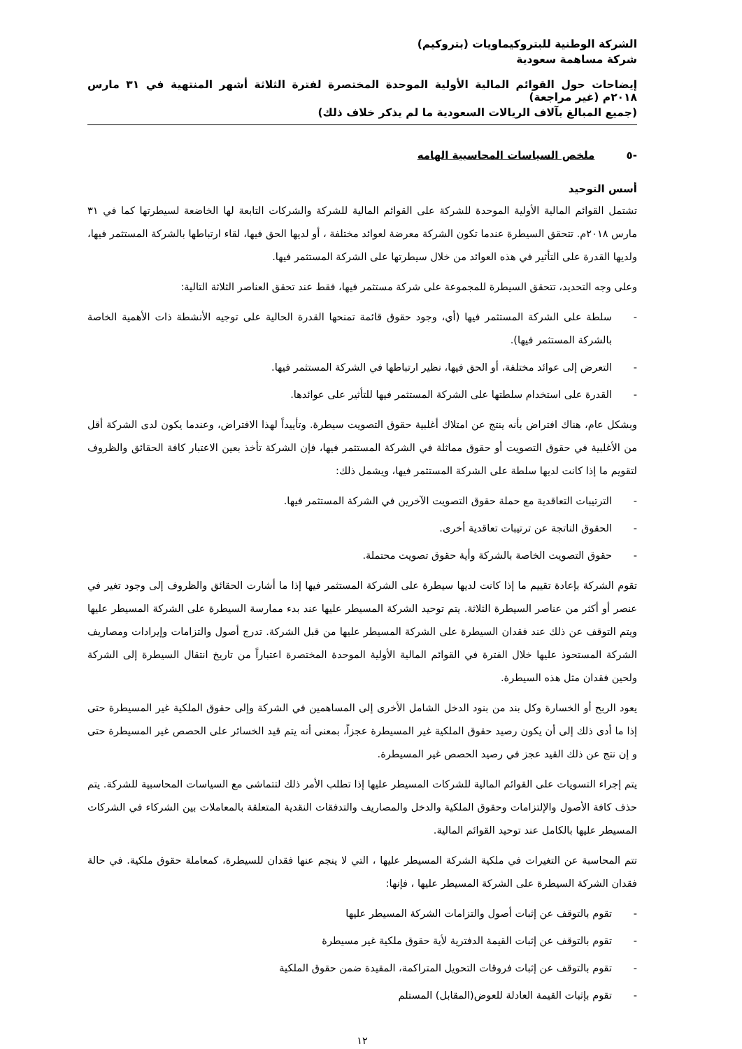الشركة الوطنية للبتروكيماويات (بتروكيم)
شركة مساهمة سعودية
إيضاحات حول القوائم المالية الأولية الموحدة المختصرة لفترة الثلاثة أشهر المنتهية في ٣١ مارس ٢٠١٨م (غير مراجعة)
(جميع المبالغ بآلاف الريالات السعودية ما لم يذكر خلاف ذلك)
-٥ ملخص السياسات المحاسبية الهامه
أسس التوحيد
تشتمل القوائم المالية الأولية الموحدة للشركة على القوائم المالية للشركة والشركات التابعة لها الخاضعة لسيطرتها كما في ٣١ مارس ٢٠١٨م. تتحقق السيطرة عندما تكون الشركة معرضة لعوائد مختلفة ، أو لديها الحق فيها، لقاء ارتباطها بالشركة المستثمر فيها، ولديها القدرة على التأثير في هذه العوائد من خلال سيطرتها على الشركة المستثمر فيها.
وعلى وجه التحديد، تتحقق السيطرة للمجموعة على شركة مستثمر فيها، فقط عند تحقق العناصر الثلاثة التالية:
- سلطة على الشركة المستثمر فيها (أي، وجود حقوق قائمة تمنحها القدرة الحالية على توجيه الأنشطة ذات الأهمية الخاصة بالشركة المستثمر فيها).
- التعرض إلى عوائد مختلفة، أو الحق فيها، نظير ارتباطها في الشركة المستثمر فيها.
- القدرة على استخدام سلطتها على الشركة المستثمر فيها للتأثير على عوائدها.
وبشكل عام، هناك افتراض بأنه ينتج عن امتلاك أغلبية حقوق التصويت سيطرة. وتأييداً لهذا الافتراض، وعندما يكون لدى الشركة أقل من الأغلبية في حقوق التصويت أو حقوق مماثلة في الشركة المستثمر فيها، فإن الشركة تأخذ بعين الاعتبار كافة الحقائق والظروف لتقويم ما إذا كانت لديها سلطة على الشركة المستثمر فيها، ويشمل ذلك:
- الترتيبات التعاقدية مع حملة حقوق التصويت الآخرين في الشركة المستثمر فيها.
- الحقوق الناتجة عن ترتيبات تعاقدية أخرى.
- حقوق التصويت الخاصة بالشركة وأية حقوق تصويت محتملة.
تقوم الشركة بإعادة تقييم ما إذا كانت لديها سيطرة على الشركة المستثمر فيها إذا ما أشارت الحقائق والظروف إلى وجود تغير في عنصر أو أكثر من عناصر السيطرة الثلاثة. يتم توحيد الشركة المسيطر عليها عند بدء ممارسة السيطرة على الشركة المسيطر عليها ويتم التوقف عن ذلك عند فقدان السيطرة على الشركة المسيطر عليها من قبل الشركة. تدرج أصول والتزامات وإيرادات ومصاريف الشركة المستحوذ عليها خلال الفترة في القوائم المالية الأولية الموحدة المختصرة اعتباراً من تاريخ انتقال السيطرة إلى الشركة ولحين فقدان مثل هذه السيطرة.
يعود الربح أو الخسارة وكل بند من بنود الدخل الشامل الأخرى إلى المساهمين في الشركة وإلى حقوق الملكية غير المسيطرة حتى إذا ما أدى ذلك إلى أن يكون رصيد حقوق الملكية غير المسيطرة عجزاً، بمعنى أنه يتم قيد الخسائر على الحصص غير المسيطرة حتى و إن نتج عن ذلك القيد عجز في رصيد الحصص غير المسيطرة.
يتم إجراء التسويات على القوائم المالية للشركات المسيطر عليها إذا تطلب الأمر ذلك لتتماشى مع السياسات المحاسبية للشركة. يتم حذف كافة الأصول والإلتزامات وحقوق الملكية والدخل والمصاريف والتدفقات النقدية المتعلقة بالمعاملات بين الشركاء في الشركات المسيطر عليها بالكامل عند توحيد القوائم المالية.
تتم المحاسبة عن التغيرات في ملكية الشركة المسيطر عليها ، التي لا ينجم عنها فقدان للسيطرة، كمعاملة حقوق ملكية. في حالة فقدان الشركة السيطرة على الشركة المسيطر عليها ، فإنها:
- تقوم بالتوقف عن إثبات أصول والتزامات الشركة المسيطر عليها
- تقوم بالتوقف عن إثبات القيمة الدفترية لأية حقوق ملكية غير مسيطرة
- تقوم بالتوقف عن إثبات فروقات التحويل المتراكمة، المقيدة ضمن حقوق الملكية
- تقوم بإثبات القيمة العادلة للعوض(المقابل) المستلم
١٢